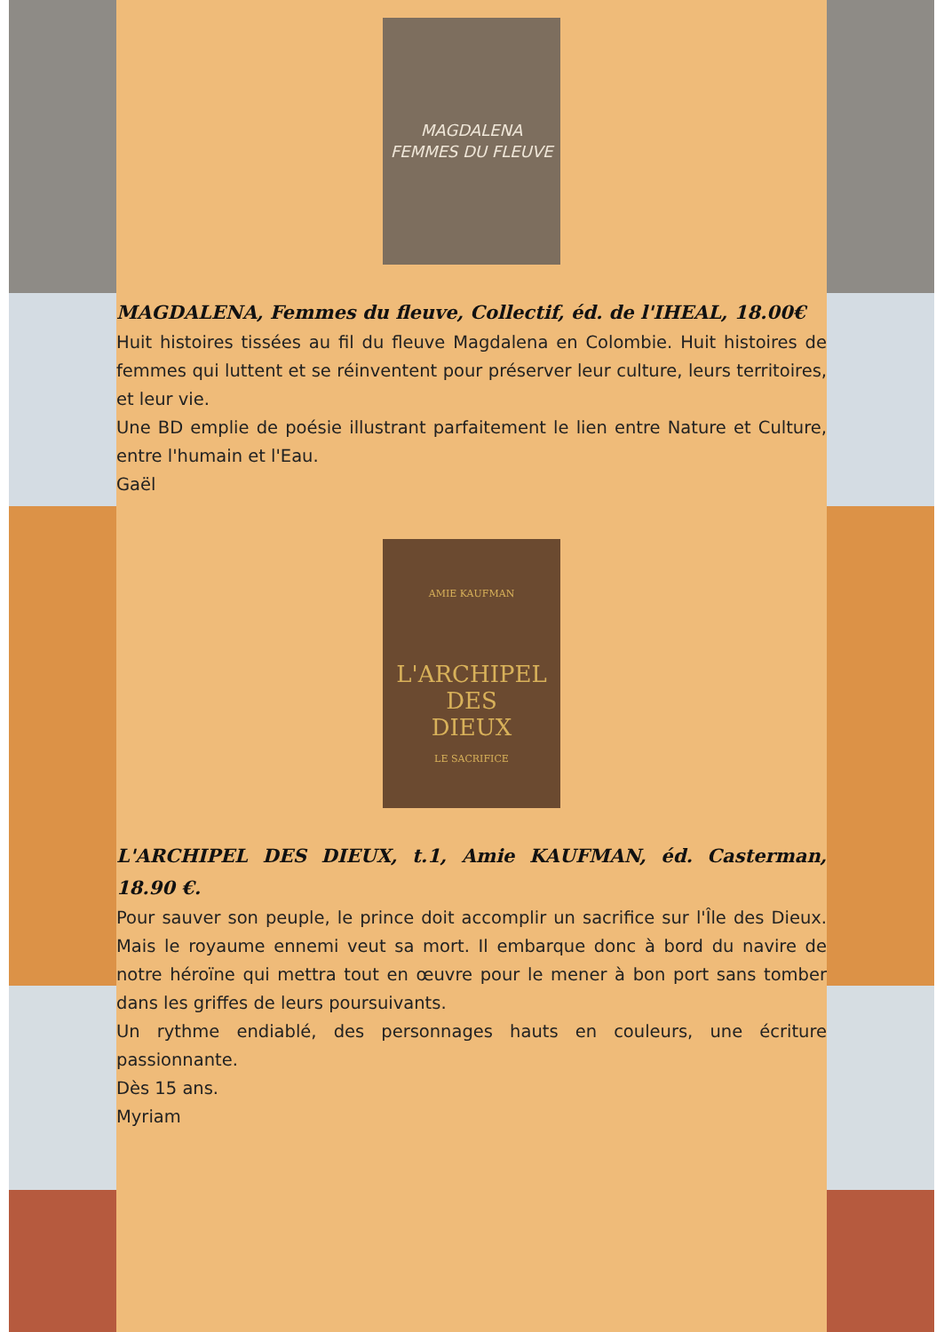MAGDALENA
FEMMES DU FLEUVE
MAGDALENA, Femmes du fleuve, Collectif, éd. de l'IHEAL, 18.00€
Huit histoires tissées au fil du fleuve Magdalena en Colombie. Huit histoires de femmes qui luttent et se réinventent pour préserver leur culture, leurs territoires, et leur vie.
Une BD emplie de poésie illustrant parfaitement le lien entre Nature et Culture, entre l'humain et l'Eau.
Gaël
AMIE KAUFMAN
L'ARCHIPEL
DES
DIEUX
LE SACRIFICE
L'ARCHIPEL DES DIEUX, t.1, Amie KAUFMAN, éd. Casterman, 18.90 €.
Pour sauver son peuple, le prince doit accomplir un sacrifice sur l'Île des Dieux. Mais le royaume ennemi veut sa mort. Il embarque donc à bord du navire de notre héroïne qui mettra tout en œuvre pour le mener à bon port sans tomber dans les griffes de leurs poursuivants.
Un rythme endiablé, des personnages hauts en couleurs, une écriture passionnante.
Dès 15 ans.
Myriam